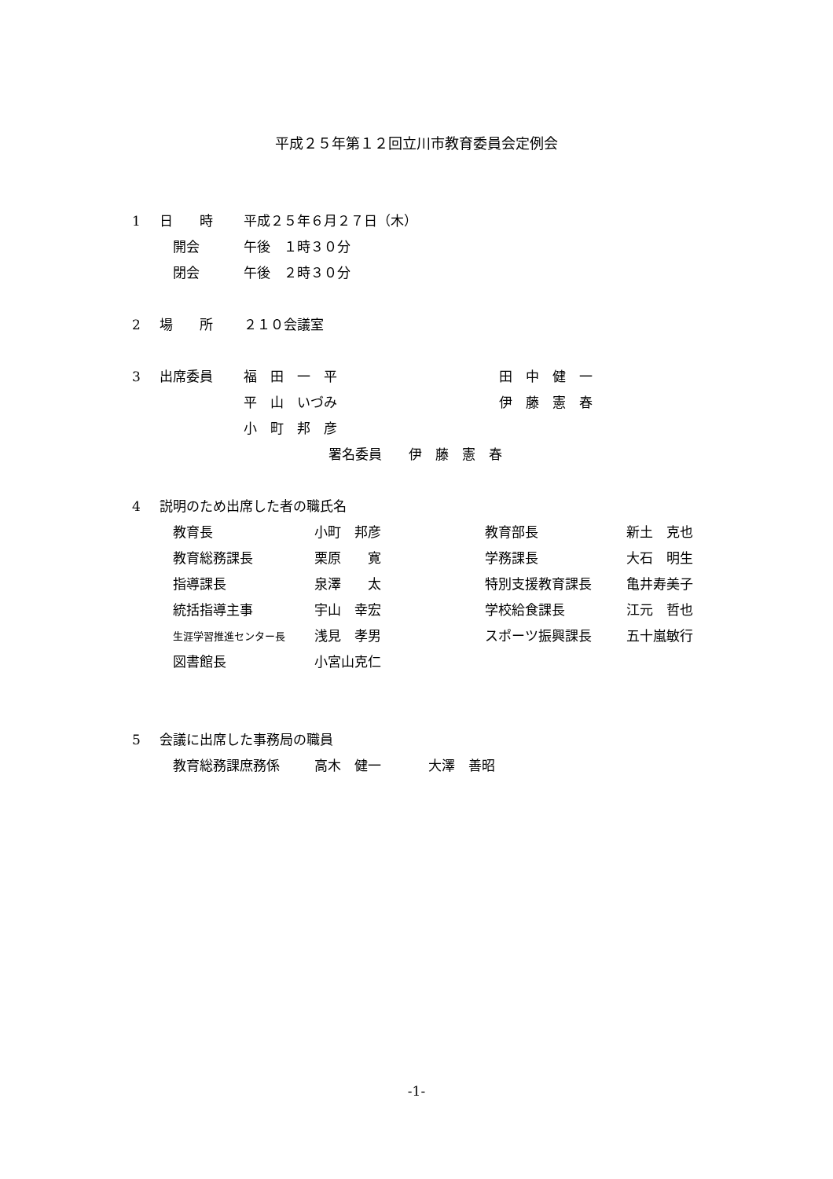平成２５年第１２回立川市教育委員会定例会
1 日　　時 平成２５年６月２７日（木）
開会 午後　１時３０分
閉会 午後　２時３０分
2 場　　所 ２１０会議室
3 出席委員 福　田　一　平 田　中　健　一
平　山　いづみ 伊　藤　憲　春
小　町　邦　彦
署名委員　　伊　藤　憲　春
4 説明のため出席した者の職氏名
| 教育長 | 小町 邦彦 | 教育部長 | 新土 克也 |
| 教育総務課長 | 栗原 寛 | 学務課長 | 大石 明生 |
| 指導課長 | 泉澤 太 | 特別支援教育課長 | 亀井寿美子 |
| 統括指導主事 | 宇山 幸宏 | 学校給食課長 | 江元 哲也 |
| 生涯学習推進センター長 | 浅見 孝男 | スポーツ振興課長 | 五十嵐敏行 |
| 図書館長 | 小宮山克仁 | | |
5 会議に出席した事務局の職員
教育総務課庶務係 高木　健一 大澤　善昭
-1-